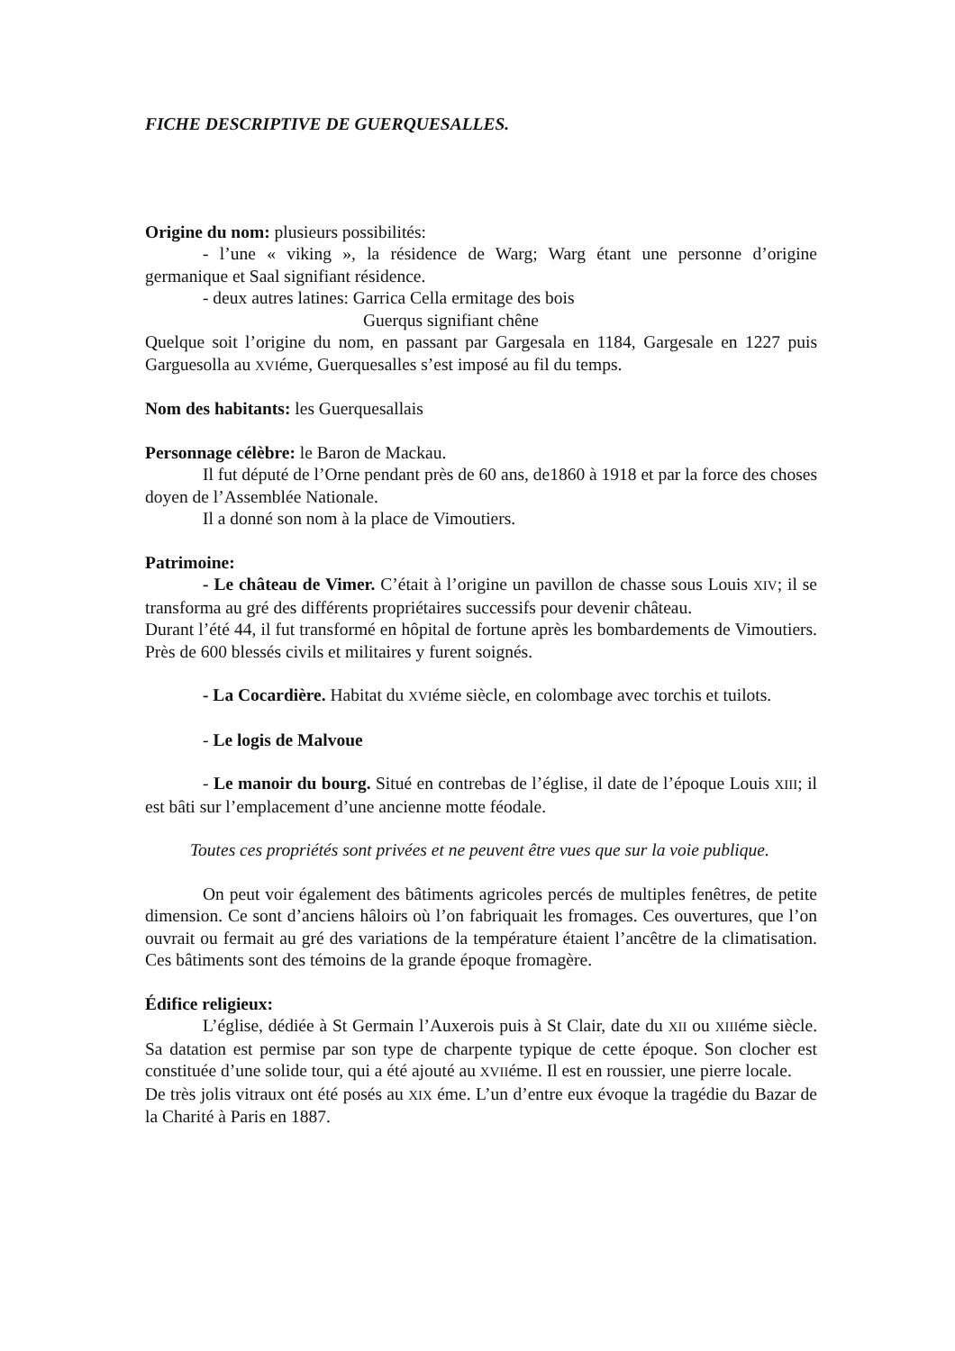FICHE DESCRIPTIVE DE GUERQUESALLES.
Origine du nom: plusieurs possibilités:
- l’une « viking », la résidence de Warg; Warg étant une personne d’origine germanique et Saal signifiant résidence.
- deux autres latines: Garrica Cella ermitage des bois
Guerqus signifiant chêne
Quelque soit l’origine du nom, en passant par Gargesala en 1184, Gargesale en 1227 puis Garguesolla au XVIéme, Guerquesalles s’est imposé au fil du temps.
Nom des habitants: les Guerquesallais
Personnage célèbre: le Baron de Mackau.
Il fut député de l’Orne pendant près de 60 ans, de1860 à 1918 et par la force des choses doyen de l’Assemblée Nationale.
Il a donné son nom à la place de Vimoutiers.
Patrimoine:
- Le château de Vimer. C’était à l’origine un pavillon de chasse sous Louis XIV; il se transforma au gré des différents propriétaires successifs pour devenir château.
Durant l’été 44, il fut transformé en hôpital de fortune après les bombardements de Vimoutiers. Près de 600 blessés civils et militaires y furent soignés.
- La Cocardière. Habitat du XVIéme siècle, en colombage avec torchis et tuilots.
- Le logis de Malvoue
- Le manoir du bourg. Situé en contrebas de l’église, il date de l’époque Louis XIII; il est bâti sur l’emplacement d’une ancienne motte féodale.
Toutes ces propriétés sont privées et ne peuvent être vues que sur la voie publique.
On peut voir également des bâtiments agricoles percés de multiples fenêtres, de petite dimension. Ce sont d’anciens hâloirs où l’on fabriquait les fromages. Ces ouvertures, que l’on ouvrait ou fermait au gré des variations de la température étaient l’ancêtre de la climatisation. Ces bâtiments sont des témoins de la grande époque fromagère.
Édifice religieux:
L’église, dédiée à St Germain l’Auxerois puis à St Clair, date du XII ou XIIIéme siècle. Sa datation est permise par son type de charpente typique de cette époque. Son clocher est constituée d’une solide tour, qui a été ajouté au XVIIéme. Il est en roussier, une pierre locale.
De très jolis vitraux ont été posés au XIX éme. L’un d’entre eux évoque la tragédie du Bazar de la Charité à Paris en 1887.